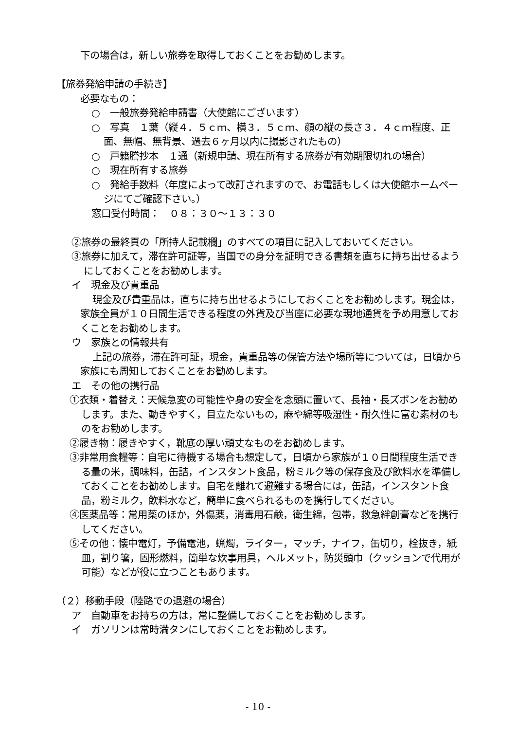下の場合は，新しい旅券を取得しておくことをお勧めします。
【旅券発給申請の手続き】
必要なもの：
○　一般旅券発給申請書（大使館にございます）
○　写真　１葉（縦４．５ｃｍ、横３．５ｃｍ、顔の縦の長さ３．４ｃｍ程度、正面、無帽、無背景、過去６ヶ月以内に撮影されたもの）
○　戸籍謄抄本　１通（新規申請、現在所有する旅券が有効期限切れの場合）
○　現在所有する旅券
○　発給手数料（年度によって改訂されますので、お電話もしくは大使館ホームページにてご確認下さい。）
窓口受付時間：　０８：３０～１３：３０
②旅券の最終頁の「所持人記載欄」のすべての項目に記入しておいてください。
③旅券に加えて，滞在許可証等，当国での身分を証明できる書類を直ちに持ち出せるようにしておくことをお勧めします。
イ　現金及び貴重品
現金及び貴重品は，直ちに持ち出せるようにしておくことをお勧めします。現金は，家族全員が１０日間生活できる程度の外貨及び当座に必要な現地通貨を予め用意しておくことをお勧めします。
ウ　家族との情報共有
上記の旅券，滞在許可証，現金，貴重品等の保管方法や場所等については，日頃から家族にも周知しておくことをお勧めします。
エ　その他の携行品
①衣類・着替え：天候急変の可能性や身の安全を念頭に置いて、長袖・長ズボンをお勧めします。また、動きやすく，目立たないもの，麻や綿等吸湿性・耐久性に富む素材のものをお勧めします。
②履き物：履きやすく，靴底の厚い頑丈なものをお勧めします。
③非常用食糧等：自宅に待機する場合も想定して，日頃から家族が１０日間程度生活できる量の米，調味料，缶詰，インスタント食品，粉ミルク等の保存食及び飲料水を準備しておくことをお勧めします。自宅を離れて避難する場合には，缶詰，インスタント食品，粉ミルク，飲料水など，簡単に食べられるものを携行してください。
④医薬品等：常用薬のほか，外傷薬，消毒用石鹸，衛生綿，包帯，救急絆創膏などを携行してください。
⑤その他：懐中電灯，予備電池，蝋燭，ライター，マッチ，ナイフ，缶切り，栓抜き，紙皿，割り箸，固形燃料，簡単な炊事用具，ヘルメット，防災頭巾（クッションで代用が可能）などが役に立つこともあります。
（２）移動手段（陸路での退避の場合）
ア　自動車をお持ちの方は，常に整備しておくことをお勧めします。
イ　ガソリンは常時満タンにしておくことをお勧めします。
- 10 -